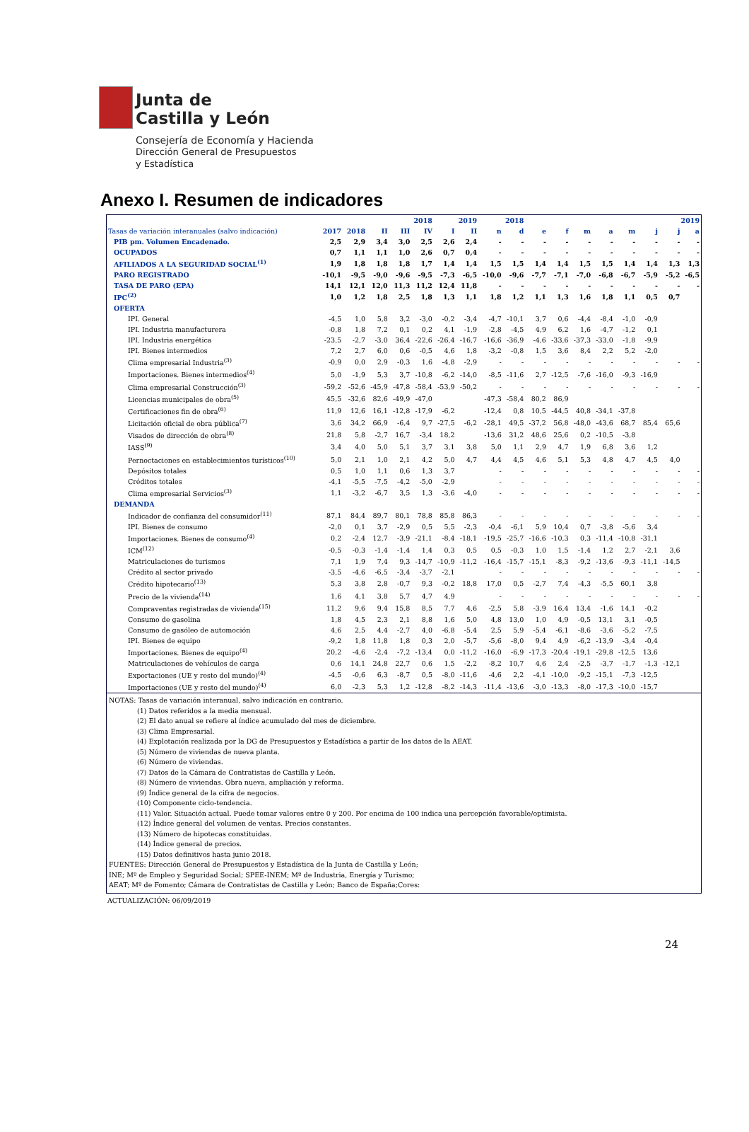Junta de
Castilla y León
Consejería de Economía y Hacienda
Dirección General de Presupuestos
y Estadística
Anexo I. Resumen de indicadores
| | | | 2018 | | | 2019 | | 2018 | | 2019 | | | | | | | |
| --- | --- | --- | --- | --- | --- | --- | --- | --- | --- | --- | --- | --- | --- | --- | --- | --- | --- |
| Tasas de variación interanuales (salvo indicación) | 2017 | 2018 | II | III | IV | I | II | n | d | e | f | m | a | m | j | j | a |
| PIB pm. Volumen Encadenado. | 2,5 | 2,9 | 3,4 | 3,0 | 2,5 | 2,6 | 2,4 | - | - | - | - | - | - | - | - | - | - |
| OCUPADOS | 0,7 | 1,1 | 1,1 | 1,0 | 2,6 | 0,7 | 0,4 | - | - | - | - | - | - | - | - | - | - |
| AFILIADOS A LA SEGURIDAD SOCIAL<sup>(1)</sup> | 1,9 | 1,8 | 1,8 | 1,8 | 1,7 | 1,4 | 1,4 | 1,5 | 1,5 | 1,4 | 1,4 | 1,5 | 1,5 | 1,4 | 1,4 | 1,3 | 1,3 |
| PARO REGISTRADO | -10,1 | -9,5 | -9,0 | -9,6 | -9,5 | -7,3 | -6,5 | -10,0 | -9,6 | -7,7 | -7,1 | -7,0 | -6,8 | -6,7 | -5,9 | -5,2 | -6,5 |
| TASA DE PARO (EPA) | 14,1 | 12,1 | 12,0 | 11,3 | 11,2 | 12,4 | 11,8 | - | - | - | - | - | - | - | - | - | - |
| IPC<sup>(2)</sup> | 1,0 | 1,2 | 1,8 | 2,5 | 1,8 | 1,3 | 1,1 | 1,8 | 1,2 | 1,1 | 1,3 | 1,6 | 1,8 | 1,1 | 0,5 | 0,7 | |
| OFERTA | | | | | | | | | | | | | | | | | |
| IPI. General | -4,5 | 1,0 | 5,8 | 3,2 | -3,0 | -0,2 | -3,4 | -4,7 | -10,1 | 3,7 | 0,6 | -4,4 | -8,4 | -1,0 | -0,9 | | |
| IPI. Industria manufacturera | -0,8 | 1,8 | 7,2 | 0,1 | 0,2 | 4,1 | -1,9 | -2,8 | -4,5 | 4,9 | 6,2 | 1,6 | -4,7 | -1,2 | 0,1 | | |
| IPI. Industria energética | -23,5 | -2,7 | -3,0 | 36,4 | -22,6 | -26,4 | -16,7 | -16,6 | -36,9 | -4,6 | -33,6 | -37,3 | -33,0 | -1,8 | -9,9 | | |
| IPI. Bienes intermedios | 7,2 | 2,7 | 6,0 | 0,6 | -0,5 | 4,6 | 1,8 | -3,2 | -0,8 | 1,5 | 3,6 | 8,4 | 2,2 | 5,2 | -2,0 | | |
| Clima empresarial Industria<sup>(3)</sup> | -0,9 | 0,0 | 2,9 | -0,3 | 1,6 | -4,8 | -2,9 | - | - | - | - | - | - | - | - | - | - |
| Importaciones. Bienes intermedios<sup>(4)</sup> | 5,0 | -1,9 | 5,3 | 3,7 | -10,8 | -6,2 | -14,0 | -8,5 | -11,6 | 2,7 | -12,5 | -7,6 | -16,0 | -9,3 | -16,9 | | |
| Clima empresarial Construcción<sup>(3)</sup> | -59,2 | -52,6 | -45,9 | -47,8 | -58,4 | -53,9 | -50,2 | - | - | - | - | - | - | - | - | - | - |
| Licencias municipales de obra<sup>(5)</sup> | 45,5 | -32,6 | 82,6 | -49,9 | -47,0 | | | -47,3 | -58,4 | 80,2 | 86,9 | | | | | | |
| Certificaciones fin de obra<sup>(6)</sup> | 11,9 | 12,6 | 16,1 | -12,8 | -17,9 | -6,2 | | -12,4 | 0,8 | 10,5 | -44,5 | 40,8 | -34,1 | -37,8 | | | |
| Licitación oficial de obra pública<sup>(7)</sup> | 3,6 | 34,2 | 66,9 | -6,4 | 9,7 | -27,5 | -6,2 | -28,1 | 49,5 | -37,2 | 56,8 | -48,0 | -43,6 | 68,7 | 85,4 | 65,6 | |
| Visados de dirección de obra<sup>(8)</sup> | 21,8 | 5,8 | -2,7 | 16,7 | -3,4 | 18,2 | | -13,6 | 31,2 | 48,6 | 25,6 | 0,2 | -10,5 | -3,8 | | | |
| IASS<sup>(9)</sup> | 3,4 | 4,0 | 5,0 | 5,1 | 3,7 | 3,1 | 3,8 | 5,0 | 1,1 | 2,9 | 4,7 | 1,9 | 6,8 | 3,6 | 1,2 | | |
| Pernoctaciones en establecimientos turísticos<sup>(10)</sup> | 5,0 | 2,1 | 1,0 | 2,1 | 4,2 | 5,0 | 4,7 | 4,4 | 4,5 | 4,6 | 5,1 | 5,3 | 4,8 | 4,7 | 4,5 | 4,0 | |
| Depósitos totales | 0,5 | 1,0 | 1,1 | 0,6 | 1,3 | 3,7 | | - | - | - | - | - | - | - | - | - | - |
| Créditos totales | -4,1 | -5,5 | -7,5 | -4,2 | -5,0 | -2,9 | | - | - | - | - | - | - | - | - | - | - |
| Clima empresarial Servicios<sup>(3)</sup> | 1,1 | -3,2 | -6,7 | 3,5 | 1,3 | -3,6 | -4,0 | - | - | - | - | - | - | - | - | - | - |
| DEMANDA | | | | | | | | | | | | | | | | | |
| Indicador de confianza del consumidor<sup>(11)</sup> | 87,1 | 84,4 | 89,7 | 80,1 | 78,8 | 85,8 | 86,3 | - | - | - | - | - | - | - | - | - | - |
| IPI. Bienes de consumo | -2,0 | 0,1 | 3,7 | -2,9 | 0,5 | 5,5 | -2,3 | -0,4 | -6,1 | 5,9 | 10,4 | 0,7 | -3,8 | -5,6 | 3,4 | | |
| Importaciones. Bienes de consumo<sup>(4)</sup> | 0,2 | -2,4 | 12,7 | -3,9 | -21,1 | -8,4 | -18,1 | -19,5 | -25,7 | -16,6 | -10,3 | 0,3 | -11,4 | -10,8 | -31,1 | | |
| ICM<sup>(12)</sup> | -0,5 | -0,3 | -1,4 | -1,4 | 1,4 | 0,3 | 0,5 | 0,5 | -0,3 | 1,0 | 1,5 | -1,4 | 1,2 | 2,7 | -2,1 | 3,6 | |
| Matriculaciones de turismos | 7,1 | 1,9 | 7,4 | 9,3 | -14,7 | -10,9 | -11,2 | -16,4 | -15,7 | -15,1 | -8,3 | -9,2 | -13,6 | -9,3 | -11,1 | -14,5 | |
| Crédito al sector privado | -3,5 | -4,6 | -6,5 | -3,4 | -3,7 | -2,1 | | - | - | - | - | - | - | - | - | - | - |
| Crédito hipotecario<sup>(13)</sup> | 5,3 | 3,8 | 2,8 | -0,7 | 9,3 | -0,2 | 18,8 | 17,0 | 0,5 | -2,7 | 7,4 | -4,3 | -5,5 | 60,1 | 3,8 | | |
| Precio de la vivienda<sup>(14)</sup> | 1,6 | 4,1 | 3,8 | 5,7 | 4,7 | 4,9 | | - | - | - | - | - | - | - | - | - | - |
| Compraventas registradas de vivienda<sup>(15)</sup> | 11,2 | 9,6 | 9,4 | 15,8 | 8,5 | 7,7 | 4,6 | -2,5 | 5,8 | -3,9 | 16,4 | 13,4 | -1,6 | 14,1 | -0,2 | | |
| Consumo de gasolina | 1,8 | 4,5 | 2,3 | 2,1 | 8,8 | 1,6 | 5,0 | 4,8 | 13,0 | 1,0 | 4,9 | -0,5 | 13,1 | 3,1 | -0,5 | | |
| Consumo de gasóleo de automoción | 4,6 | 2,5 | 4,4 | -2,7 | 4,0 | -6,8 | -5,4 | 2,5 | 5,9 | -5,4 | -6,1 | -8,6 | -3,6 | -5,2 | -7,5 | | |
| IPI. Bienes de equipo | -9,2 | 1,8 | 11,8 | 1,8 | 0,3 | 2,0 | -5,7 | -5,6 | -8,0 | 9,4 | 4,9 | -6,2 | -13,9 | -3,4 | -0,4 | | |
| Importaciones. Bienes de equipo<sup>(4)</sup> | 20,2 | -4,6 | -2,4 | -7,2 | -13,4 | 0,0 | -11,2 | -16,0 | -6,9 | -17,3 | -20,4 | -19,1 | -29,8 | -12,5 | 13,6 | | |
| Matriculaciones de vehículos de carga | 0,6 | 14,1 | 24,8 | 22,7 | 0,6 | 1,5 | -2,2 | -8,2 | 10,7 | 4,6 | 2,4 | -2,5 | -3,7 | -1,7 | -1,3 | -12,1 | |
| Exportaciones (UE y resto del mundo)<sup>(4)</sup> | -4,5 | -0,6 | 6,3 | -8,7 | 0,5 | -8,0 | -11,6 | -4,6 | 2,2 | -4,1 | -10,0 | -9,2 | -15,1 | -7,3 | -12,5 | | |
| Importaciones (UE y resto del mundo)<sup>(4)</sup> | 6,0 | -2,3 | 5,3 | 1,2 | -12,8 | -8,2 | -14,3 | -11,4 | -13,6 | -3,0 | -13,3 | -8,0 | -17,3 | -10,0 | -15,7 | | |
NOTAS: Tasas de variación interanual, salvo indicación en contrario.
(1) Datos referidos a la media mensual.
(2) El dato anual se refiere al índice acumulado del mes de diciembre.
(3) Clima Empresarial.
(4) Explotación realizada por la DG de Presupuestos y Estadística a partir de los datos de la AEAT.
(5) Número de viviendas de nueva planta.
(6) Número de viviendas.
(7) Datos de la Cámara de Contratistas de Castilla y León.
(8) Número de viviendas. Obra nueva, ampliación y reforma.
(9) Índice general de la cifra de negocios.
(10) Componente ciclo-tendencia.
(11) Valor. Situación actual. Puede tomar valores entre 0 y 200. Por encima de 100 indica una percepción favorable/optimista.
(12) Índice general del volumen de ventas. Precios constantes.
(13) Número de hipotecas constituidas.
(14) Índice general de precios.
(15) Datos definitivos hasta junio 2018.
FUENTES: Dirección General de Presupuestos y Estadística de la Junta de Castilla y León;
INE; Mº de Empleo y Seguridad Social; SPEE-INEM; Mº de Industria, Energía y Turismo;
AEAT; Mº de Fomento; Cámara de Contratistas de Castilla y León; Banco de España;Cores:
ACTUALIZACIÓN: 06/09/2019
24